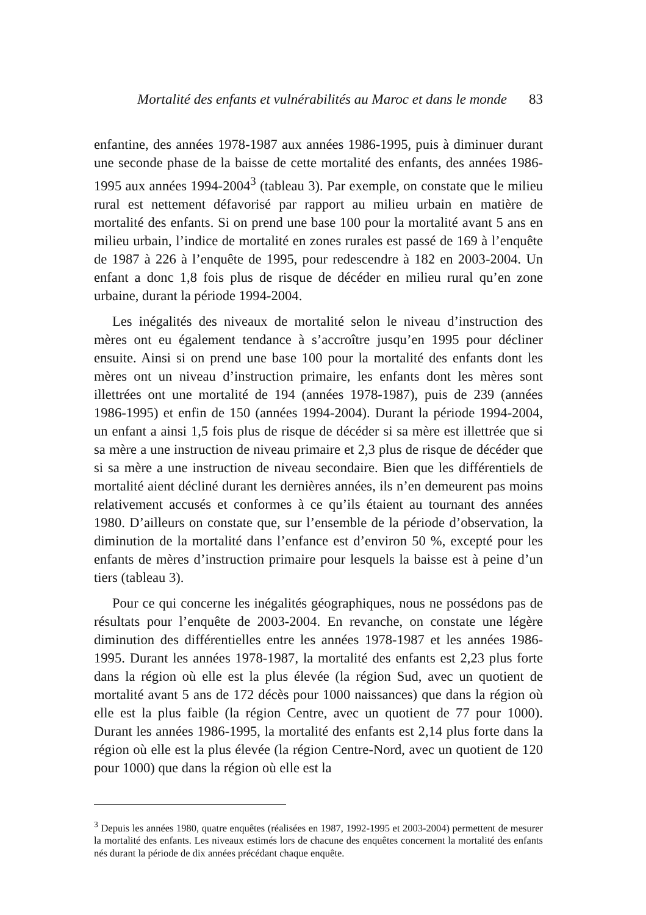Mortalité des enfants et vulnérabilités au Maroc et dans le monde 83
enfantine, des années 1978-1987 aux années 1986-1995, puis à diminuer durant une seconde phase de la baisse de cette mortalité des enfants, des années 1986-1995 aux années 1994-2004<sup>3</sup> (tableau 3). Par exemple, on constate que le milieu rural est nettement défavorisé par rapport au milieu urbain en matière de mortalité des enfants. Si on prend une base 100 pour la mortalité avant 5 ans en milieu urbain, l’indice de mortalité en zones rurales est passé de 169 à l’enquête de 1987 à 226 à l’enquête de 1995, pour redescendre à 182 en 2003-2004. Un enfant a donc 1,8 fois plus de risque de décéder en milieu rural qu’en zone urbaine, durant la période 1994-2004.
Les inégalités des niveaux de mortalité selon le niveau d’instruction des mères ont eu également tendance à s’accroître jusqu’en 1995 pour décliner ensuite. Ainsi si on prend une base 100 pour la mortalité des enfants dont les mères ont un niveau d’instruction primaire, les enfants dont les mères sont illettrées ont une mortalité de 194 (années 1978-1987), puis de 239 (années 1986-1995) et enfin de 150 (années 1994-2004). Durant la période 1994-2004, un enfant a ainsi 1,5 fois plus de risque de décéder si sa mère est illettrée que si sa mère a une instruction de niveau primaire et 2,3 plus de risque de décéder que si sa mère a une instruction de niveau secondaire. Bien que les différentiels de mortalité aient décliné durant les dernières années, ils n’en demeurent pas moins relativement accusés et conformes à ce qu’ils étaient au tournant des années 1980. D’ailleurs on constate que, sur l’ensemble de la période d’observation, la diminution de la mortalité dans l’enfance est d’environ 50 %, excepté pour les enfants de mères d’instruction primaire pour lesquels la baisse est à peine d’un tiers (tableau 3).
Pour ce qui concerne les inégalités géographiques, nous ne possédons pas de résultats pour l’enquête de 2003-2004. En revanche, on constate une légère diminution des différentielles entre les années 1978-1987 et les années 1986-1995. Durant les années 1978-1987, la mortalité des enfants est 2,23 plus forte dans la région où elle est la plus élevée (la région Sud, avec un quotient de mortalité avant 5 ans de 172 décès pour 1000 naissances) que dans la région où elle est la plus faible (la région Centre, avec un quotient de 77 pour 1000). Durant les années 1986-1995, la mortalité des enfants est 2,14 plus forte dans la région où elle est la plus élevée (la région Centre-Nord, avec un quotient de 120 pour 1000) que dans la région où elle est la
<sup>3</sup> Depuis les années 1980, quatre enquêtes (réalisées en 1987, 1992-1995 et 2003-2004) permettent de mesurer la mortalité des enfants. Les niveaux estimés lors de chacune des enquêtes concernent la mortalité des enfants nés durant la période de dix années précédant chaque enquête.